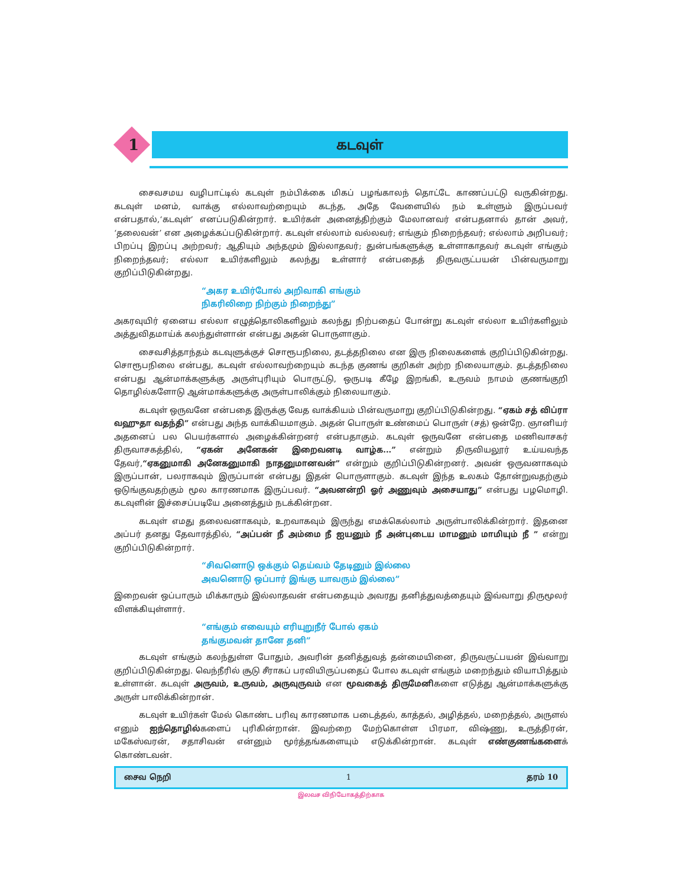கடவுள்
1
சைவசமய வழிபாட்டில் கடவுள் நம்பிக்கை மிகப் பழங்காலந் தொட்டே காணப்பட்டு வருகின்றது. கடவுள் மனம், வாக்கு எல்லாவற்றையும் கடந்த, அதே வேளையில் நம் உள்ளும் இருப்பவர் என்பதால்,‘கடவுள்’ எனப்படுகின்றார். உயிர்கள் அனைத்திற்கும் மேலானவர் என்பதனால் தான் அவர், ‘தலைவன்’ என அழைக்கப்படுகின்றார். கடவுள் எல்லாம் வல்லவர்; எங்கும் நிறைந்தவர்; எல்லாம் அறிபவர்; பிறப்பு இறப்பு அற்றவர்; ஆதியும் அந்தமும் இல்லாதவர்; துன்பங்களுக்கு உள்ளாகாதவர் கடவுள் எங்கும் நிறைந்தவர்; எல்லா உயிர்களிலும் கலந்து உள்ளார் என்பதைத் திருவருட்பயன் பின்வருமாறு குறிப்பிடுகின்றது.
“அகர உயிர்போல் அறிவாகி எங்கும்
நிகரிலிறை நிற்கும் நிறைந்து”
அகரவுயிர் ஏனைய எல்லா எழுத்தொலிகளிலும் கலந்து நிற்பதைப் போன்று கடவுள் எல்லா உயிர்களிலும் அத்துவிதமாய்க் கலந்துள்ளான் என்பது அதன் பொருளாகும்.
சைவசித்தாந்தம் கடவுளுக்குச் சொரூபநிலை, தடத்தநிலை என இரு நிலைகளைக் குறிப்பிடுகின்றது. சொரூபநிலை என்பது, கடவுள் எல்லாவற்றையும் கடந்த குணங் குறிகள் அற்ற நிலையாகும். தடத்தநிலை என்பது ஆன்மாக்களுக்கு அருள்புரியும் பொருட்டு, ஒருபடி கீழே இறங்கி, உருவம் நாமம் குணங்குறி தொழில்களோடு ஆன்மாக்களுக்கு அருள்பாலிக்கும் நிலையாகும்.
கடவுள் ஒருவனே என்பதை இருக்கு வேத வாக்கியம் பின்வருமாறு குறிப்பிடுகின்றது. “ஏகம் சத் விப்ரா வஹுதா வதந்தி” என்பது அந்த வாக்கியமாகும். அதன் பொருள் உண்மைப் பொருள் (சத்) ஒன்றே. ஞானியர் அதனைப் பல பெயர்களால் அழைக்கின்றனர் என்பதாகும். கடவுள் ஒருவனே என்பதை மணிவாசகர் திருவாசகத்தில், “ஏகன் அனேகன் இறைவனடி வாழ்க...” என்றும் திருவியலூர் உய்யவந்த தேவர்,“ஏகனுமாகி அனேகனுமாகி நாதனுமானவன்” என்றும் குறிப்பிடுகின்றனர். அவன் ஒருவனாகவும் இருப்பான், பலராகவும் இருப்பான் என்பது இதன் பொருளாகும். கடவுள் இந்த உலகம் தோன்றுவதற்கும் ஒடுங்குவதற்கும் மூல காரணமாக இருப்பவர். “அவனன்றி ஓர் அணுவும் அசையாது” என்பது பழமொழி. கடவுளின் இச்சைப்படியே அனைத்தும் நடக்கின்றன.
கடவுள் எமது தலைவனாகவும், உறவாகவும் இருந்து எமக்கெல்லாம் அருள்பாலிக்கின்றார். இதனை அப்பர் தனது தேவாரத்தில், “அப்பன் நீ அம்மை நீ ஐயனும் நீ அன்புடைய மாமனும் மாமியும் நீ ” என்று குறிப்பிடுகின்றார்.
“சிவனொடு ஒக்கும் தெய்வம் தேடினும் இல்லை
அவனொடு ஒப்பார் இங்கு யாவரும் இல்லை”
இறைவன் ஒப்பாரும் மிக்காரும் இல்லாதவன் என்பதையும் அவரது தனித்துவத்தையும் இவ்வாறு திருமூலர் விளக்கியுள்ளார்.
“எங்கும் எவையும் எரியுறுநீர் போல் ஏகம்
தங்குமவன் தானே தனி”
கடவுள் எங்கும் கலந்துள்ள போதும், அவரின் தனித்துவத் தன்மையினை, திருவருட்பயன் இவ்வாறு குறிப்பிடுகின்றது. வெந்நீரில் சூடு சீராகப் பரவியிருப்பதைப் போல கடவுள் எங்கும் மறைந்தும் வியாபித்தும் உள்ளான். கடவுள் அருவம், உருவம், அருவுருவம் என மூவகைத் திருமேனிகளை எடுத்து ஆன்மாக்களுக்கு அருள் பாலிக்கின்றான்.
கடவுள் உயிர்கள் மேல் கொண்ட பரிவு காரணமாக படைத்தல், காத்தல், அழித்தல், மறைத்தல், அருளல் எனும் ஐந்தொழில்களைப் புரிகின்றான். இவற்றை மேற்கொள்ள பிரமா, விஷ்ணு, உருத்திரன், மகேஸ்வரன், சதாசிவன் என்னும் மூர்த்தங்களையும் எடுக்கின்றான். கடவுள் எண்குணங்களைக் கொண்டவன்.
சைவ நெறி 1 தரம் 10
இலவச விநியோகத்திற்காக